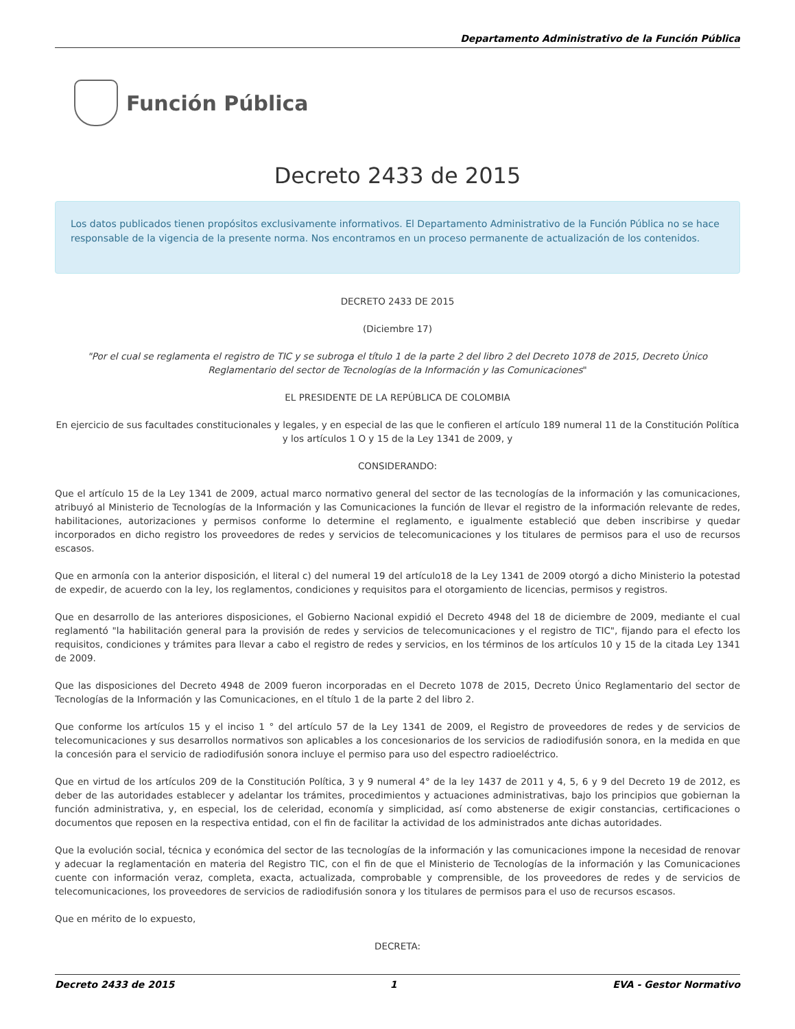Departamento Administrativo de la Función Pública
Función Pública
Decreto 2433 de 2015
Los datos publicados tienen propósitos exclusivamente informativos. El Departamento Administrativo de la Función Pública no se hace responsable de la vigencia de la presente norma. Nos encontramos en un proceso permanente de actualización de los contenidos.
DECRETO 2433 DE 2015
(Diciembre 17)
"Por el cual se reglamenta el registro de TIC y se subroga el título 1 de la parte 2 del libro 2 del Decreto 1078 de 2015, Decreto Único Reglamentario del sector de Tecnologías de la Información y las Comunicaciones"
EL PRESIDENTE DE LA REPÚBLICA DE COLOMBIA
En ejercicio de sus facultades constitucionales y legales, y en especial de las que le confieren el artículo 189 numeral 11 de la Constitución Política y los artículos 1 O y 15 de la Ley 1341 de 2009, y
CONSIDERANDO:
Que el artículo 15 de la Ley 1341 de 2009, actual marco normativo general del sector de las tecnologías de la información y las comunicaciones, atribuyó al Ministerio de Tecnologías de la Información y las Comunicaciones la función de llevar el registro de la información relevante de redes, habilitaciones, autorizaciones y permisos conforme lo determine el reglamento, e igualmente estableció que deben inscribirse y quedar incorporados en dicho registro los proveedores de redes y servicios de telecomunicaciones y los titulares de permisos para el uso de recursos escasos.
Que en armonía con la anterior disposición, el literal c) del numeral 19 del artículo18 de la Ley 1341 de 2009 otorgó a dicho Ministerio la potestad de expedir, de acuerdo con la ley, los reglamentos, condiciones y requisitos para el otorgamiento de licencias, permisos y registros.
Que en desarrollo de las anteriores disposiciones, el Gobierno Nacional expidió el Decreto 4948 del 18 de diciembre de 2009, mediante el cual reglamentó "la habilitación general para la provisión de redes y servicios de telecomunicaciones y el registro de TIC", fijando para el efecto los requisitos, condiciones y trámites para llevar a cabo el registro de redes y servicios, en los términos de los artículos 10 y 15 de la citada Ley 1341 de 2009.
Que las disposiciones del Decreto 4948 de 2009 fueron incorporadas en el Decreto 1078 de 2015, Decreto Único Reglamentario del sector de Tecnologías de la Información y las Comunicaciones, en el título 1 de la parte 2 del libro 2.
Que conforme los artículos 15 y el inciso 1 ° del artículo 57 de la Ley 1341 de 2009, el Registro de proveedores de redes y de servicios de telecomunicaciones y sus desarrollos normativos son aplicables a los concesionarios de los servicios de radiodifusión sonora, en la medida en que la concesión para el servicio de radiodifusión sonora incluye el permiso para uso del espectro radioeléctrico.
Que en virtud de los artículos 209 de la Constitución Política, 3 y 9 numeral 4° de la ley 1437 de 2011 y 4, 5, 6 y 9 del Decreto 19 de 2012, es deber de las autoridades establecer y adelantar los trámites, procedimientos y actuaciones administrativas, bajo los principios que gobiernan la función administrativa, y, en especial, los de celeridad, economía y simplicidad, así como abstenerse de exigir constancias, certificaciones o documentos que reposen en la respectiva entidad, con el fin de facilitar la actividad de los administrados ante dichas autoridades.
Que la evolución social, técnica y económica del sector de las tecnologías de la información y las comunicaciones impone la necesidad de renovar y adecuar la reglamentación en materia del Registro TIC, con el fin de que el Ministerio de Tecnologías de la información y las Comunicaciones cuente con información veraz, completa, exacta, actualizada, comprobable y comprensible, de los proveedores de redes y de servicios de telecomunicaciones, los proveedores de servicios de radiodifusión sonora y los titulares de permisos para el uso de recursos escasos.
Que en mérito de lo expuesto,
DECRETA:
Decreto 2433 de 2015 1 EVA - Gestor Normativo